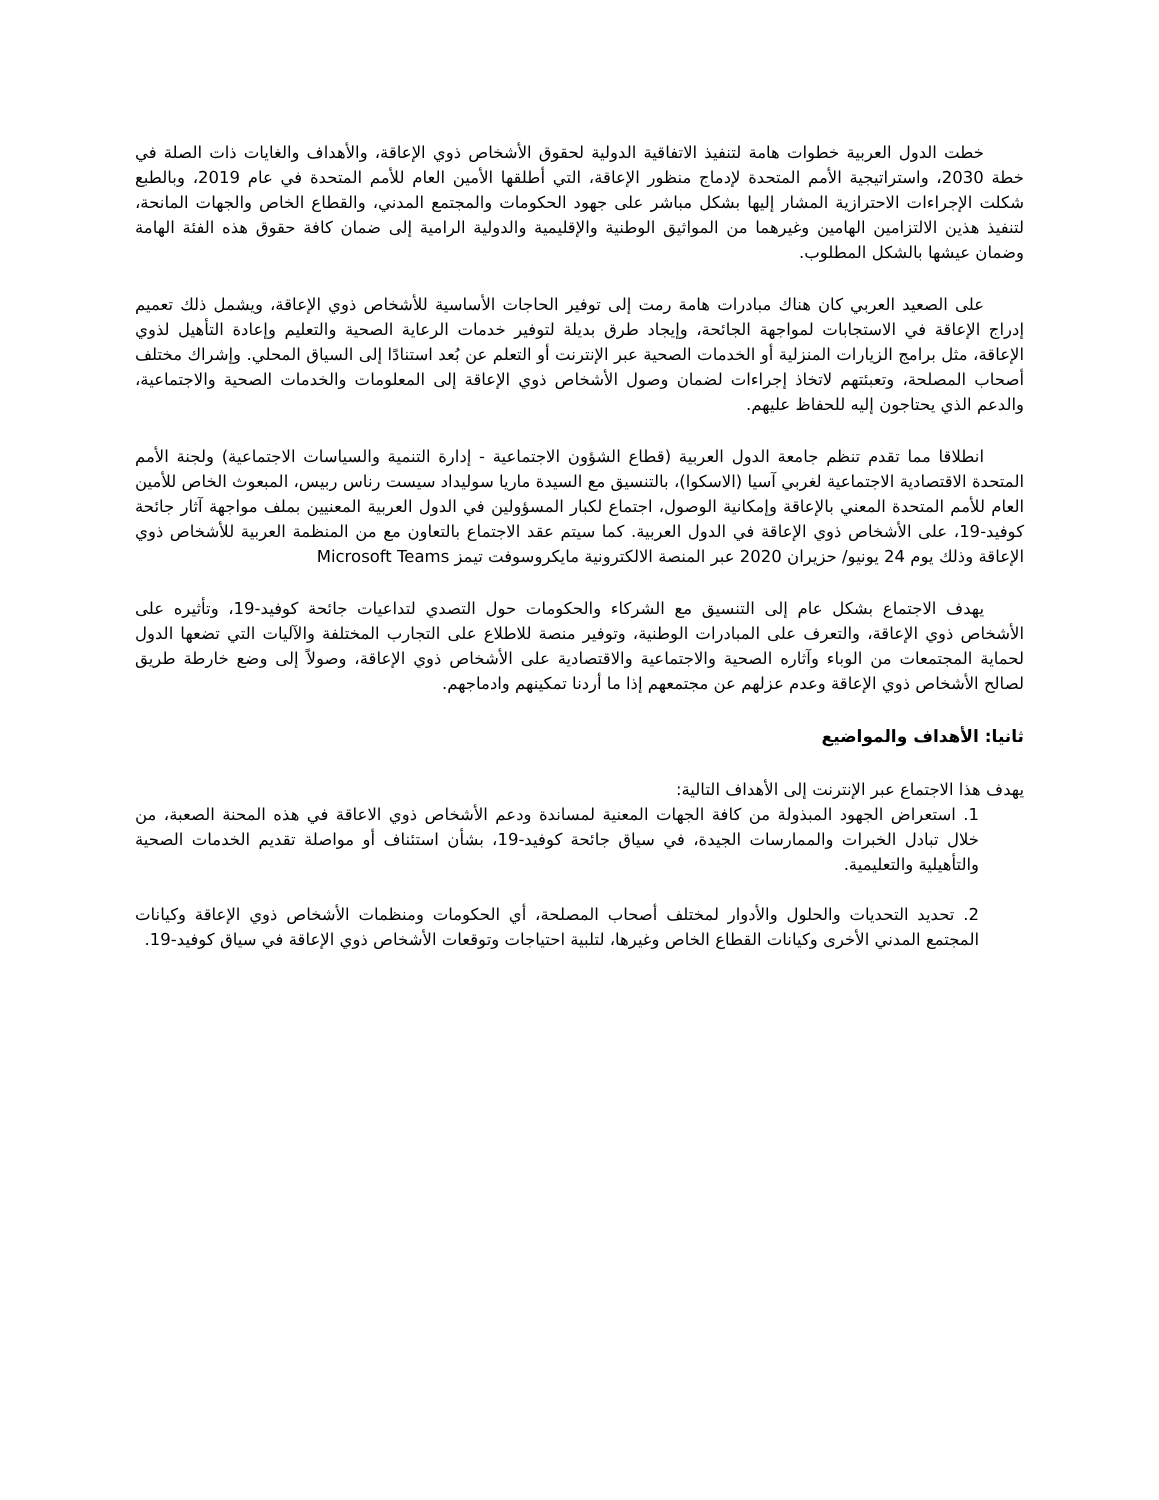خطت الدول العربية خطوات هامة لتنفيذ الاتفاقية الدولية لحقوق الأشخاص ذوي الإعاقة، والأهداف والغايات ذات الصلة في خطة 2030، واستراتيجية الأمم المتحدة لإدماج منظور الإعاقة، التي أطلقها الأمين العام للأمم المتحدة في عام 2019، وبالطبع شكلت الإجراءات الاحترازية المشار إليها بشكل مباشر على جهود الحكومات والمجتمع المدني، والقطاع الخاص والجهات المانحة، لتنفيذ هذين الالتزامين الهامين وغيرهما من المواثيق الوطنية والإقليمية والدولية الرامية إلى ضمان كافة حقوق هذه الفئة الهامة وضمان عيشها بالشكل المطلوب.
على الصعيد العربي كان هناك مبادرات هامة رمت إلى توفير الحاجات الأساسية للأشخاص ذوي الإعاقة، ويشمل ذلك تعميم إدراج الإعاقة في الاستجابات لمواجهة الجائحة، وإيجاد طرق بديلة لتوفير خدمات الرعاية الصحية والتعليم وإعادة التأهيل لذوي الإعاقة، مثل برامج الزيارات المنزلية أو الخدمات الصحية عبر الإنترنت أو التعلم عن بُعد استنادًا إلى السياق المحلي. وإشراك مختلف أصحاب المصلحة، وتعبئتهم لاتخاذ إجراءات لضمان وصول الأشخاص ذوي الإعاقة إلى المعلومات والخدمات الصحية والاجتماعية، والدعم الذي يحتاجون إليه للحفاظ عليهم.
انطلاقا مما تقدم تنظم جامعة الدول العربية (قطاع الشؤون الاجتماعية - إدارة التنمية والسياسات الاجتماعية) ولجنة الأمم المتحدة الاقتصادية الاجتماعية لغربي آسيا (الاسكوا)، بالتنسيق مع السيدة ماريا سوليداد سيست رناس ربيس، المبعوث الخاص للأمين العام للأمم المتحدة المعني بالإعاقة وإمكانية الوصول، اجتماع لكبار المسؤولين في الدول العربية المعنيين بملف مواجهة آثار جائحة كوفيد-19، على الأشخاص ذوي الإعاقة في الدول العربية. كما سيتم عقد الاجتماع بالتعاون مع من المنظمة العربية للأشخاص ذوي الإعاقة وذلك يوم 24 يونيو/ حزيران 2020 عبر المنصة الالكترونية مايكروسوفت تيمز Microsoft Teams
يهدف الاجتماع بشكل عام إلى التنسيق مع الشركاء والحكومات حول التصدي لتداعيات جائحة كوفيد-19، وتأثيره على الأشخاص ذوي الإعاقة، والتعرف على المبادرات الوطنية، وتوفير منصة للاطلاع على التجارب المختلفة والآليات التي تضعها الدول لحماية المجتمعات من الوباء وآثاره الصحية والاجتماعية والاقتصادية على الأشخاص ذوي الإعاقة، وصولاً إلى وضع خارطة طريق لصالح الأشخاص ذوي الإعاقة وعدم عزلهم عن مجتمعهم إذا ما أردنا تمكينهم وادماجهم.
ثانيا: الأهداف والمواضيع
يهدف هذا الاجتماع عبر الإنترنت إلى الأهداف التالية:
1. استعراض الجهود المبذولة من كافة الجهات المعنية لمساندة ودعم الأشخاص ذوي الاعاقة في هذه المحنة الصعبة، من خلال تبادل الخبرات والممارسات الجيدة، في سياق جائحة كوفيد-19، بشأن استئناف أو مواصلة تقديم الخدمات الصحية والتأهيلية والتعليمية.
2. تحديد التحديات والحلول والأدوار لمختلف أصحاب المصلحة، أي الحكومات ومنظمات الأشخاص ذوي الإعاقة وكيانات المجتمع المدني الأخرى وكيانات القطاع الخاص وغيرها، لتلبية احتياجات وتوقعات الأشخاص ذوي الإعاقة في سياق كوفيد-19.